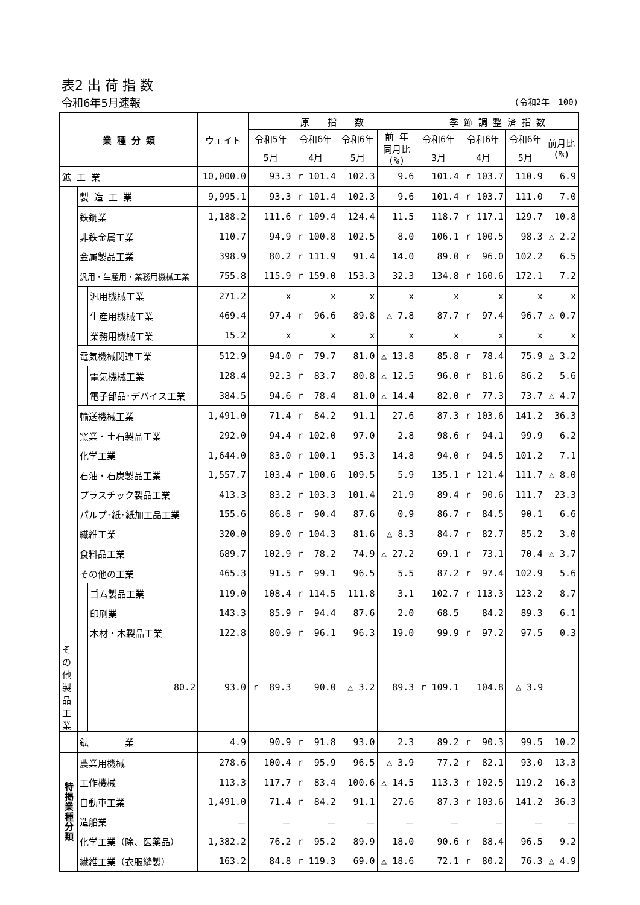表2 出 荷 指 数
令和6年5月速報 (令和2年＝100)
| 業 種 分 類 | | | ウェイト | 原 指 数 | | | | 季 節 調 整 済 指 数 | | | |
| --- | --- | --- | --- | --- | --- | --- | --- | --- | --- | --- | --- |
| | | | | 令和5年 | 令和6年 | 令和6年 | 前 年 同月比 (%) | 令和6年 | 令和6年 | 令和6年 | 前月比 (%) |
| | | | | 5月 | 4月 | 5月 | | 3月 | 4月 | 5月 | |
| 鉱 工 業 | | | 10,000.0 | 93.3 | r 101.4 | 102.3 | 9.6 | 101.4 | r 103.7 | 110.9 | 6.9 |
| | 製 造 工 業 | | 9,995.1 | 93.3 | r 101.4 | 102.3 | 9.6 | 101.4 | r 103.7 | 111.0 | 7.0 |
| | 鉄鋼業 | | 1,188.2 | 111.6 | r 109.4 | 124.4 | 11.5 | 118.7 | r 117.1 | 129.7 | 10.8 |
| | 非鉄金属工業 | | 110.7 | 94.9 | r 100.8 | 102.5 | 8.0 | 106.1 | r 100.5 | 98.3 | △ 2.2 |
| | 金属製品工業 | | 398.9 | 80.2 | r 111.9 | 91.4 | 14.0 | 89.0 | r 96.0 | 102.2 | 6.5 |
| | 汎用・生産用・業務用機械工業 | | 755.8 | 115.9 | r 159.0 | 153.3 | 32.3 | 134.8 | r 160.6 | 172.1 | 7.2 |
| | | 汎用機械工業 | 271.2 | x | x | x | x | x | x | x | x |
| | | 生産用機械工業 | 469.4 | 97.4 | r 96.6 | 89.8 | △ 7.8 | 87.7 | r 97.4 | 96.7 | △ 0.7 |
| | | 業務用機械工業 | 15.2 | x | x | x | x | x | x | x | x |
| | 電気機械関連工業 | | 512.9 | 94.0 | r 79.7 | 81.0 | △ 13.8 | 85.8 | r 78.4 | 75.9 | △ 3.2 |
| | | 電気機械工業 | 128.4 | 92.3 | r 83.7 | 80.8 | △ 12.5 | 96.0 | r 81.6 | 86.2 | 5.6 |
| | | 電子部品･デバイス工業 | 384.5 | 94.6 | r 78.4 | 81.0 | △ 14.4 | 82.0 | r 77.3 | 73.7 | △ 4.7 |
| | 輸送機械工業 | | 1,491.0 | 71.4 | r 84.2 | 91.1 | 27.6 | 87.3 | r 103.6 | 141.2 | 36.3 |
| | 窯業・土石製品工業 | | 292.0 | 94.4 | r 102.0 | 97.0 | 2.8 | 98.6 | r 94.1 | 99.9 | 6.2 |
| | 化学工業 | | 1,644.0 | 83.0 | r 100.1 | 95.3 | 14.8 | 94.0 | r 94.5 | 101.2 | 7.1 |
| | 石油・石炭製品工業 | | 1,557.7 | 103.4 | r 100.6 | 109.5 | 5.9 | 135.1 | r 121.4 | 111.7 | △ 8.0 |
| | プラスチック製品工業 | | 413.3 | 83.2 | r 103.3 | 101.4 | 21.9 | 89.4 | r 90.6 | 111.7 | 23.3 |
| | パルプ･紙･紙加工品工業 | | 155.6 | 86.8 | r 90.4 | 87.6 | 0.9 | 86.7 | r 84.5 | 90.1 | 6.6 |
| | 繊維工業 | | 320.0 | 89.0 | r 104.3 | 81.6 | △ 8.3 | 84.7 | r 82.7 | 85.2 | 3.0 |
| | 食料品工業 | | 689.7 | 102.9 | r 78.2 | 74.9 | △ 27.2 | 69.1 | r 73.1 | 70.4 | △ 3.7 |
| | その他の工業 | | 465.3 | 91.5 | r 99.1 | 96.5 | 5.5 | 87.2 | r 97.4 | 102.9 | 5.6 |
| | | ゴム製品工業 | 119.0 | 108.4 | r 114.5 | 111.8 | 3.1 | 102.7 | r 113.3 | 123.2 | 8.7 |
| | | 印刷業 | 143.3 | 85.9 | r 94.4 | 87.6 | 2.0 | 68.5 | 84.2 | 89.3 | 6.1 |
| | | 木材・木製品工業 | 122.8 | 80.9 | r 96.1 | 96.3 | 19.0 | 99.9 | r 97.2 | 97.5 | 0.3 |
| その他製品工業 | | 80.2 | 93.0 | r 89.3 | 90.0 | △ 3.2 | 89.3 | r 109.1 | 104.8 | △ 3.9 | |
| | 鉱 業 | | 4.9 | 90.9 | r 91.8 | 93.0 | 2.3 | 89.2 | r 90.3 | 99.5 | 10.2 |
| 特 掲 業 種 分 類 | 農業用機械 | | 278.6 | 100.4 | r 95.9 | 96.5 | △ 3.9 | 77.2 | r 82.1 | 93.0 | 13.3 |
| | 工作機械 | | 113.3 | 117.7 | r 83.4 | 100.6 | △ 14.5 | 113.3 | r 102.5 | 119.2 | 16.3 |
| | 自動車工業 | | 1,491.0 | 71.4 | r 84.2 | 91.1 | 27.6 | 87.3 | r 103.6 | 141.2 | 36.3 |
| | 造船業 | | － | － | － | － | － | － | － | － | － |
| | 化学工業（除、医薬品） | | 1,382.2 | 76.2 | r 95.2 | 89.9 | 18.0 | 90.6 | r 88.4 | 96.5 | 9.2 |
| | 繊維工業（衣服縫製） | | 163.2 | 84.8 | r 119.3 | 69.0 | △ 18.6 | 72.1 | r 80.2 | 76.3 | △ 4.9 |